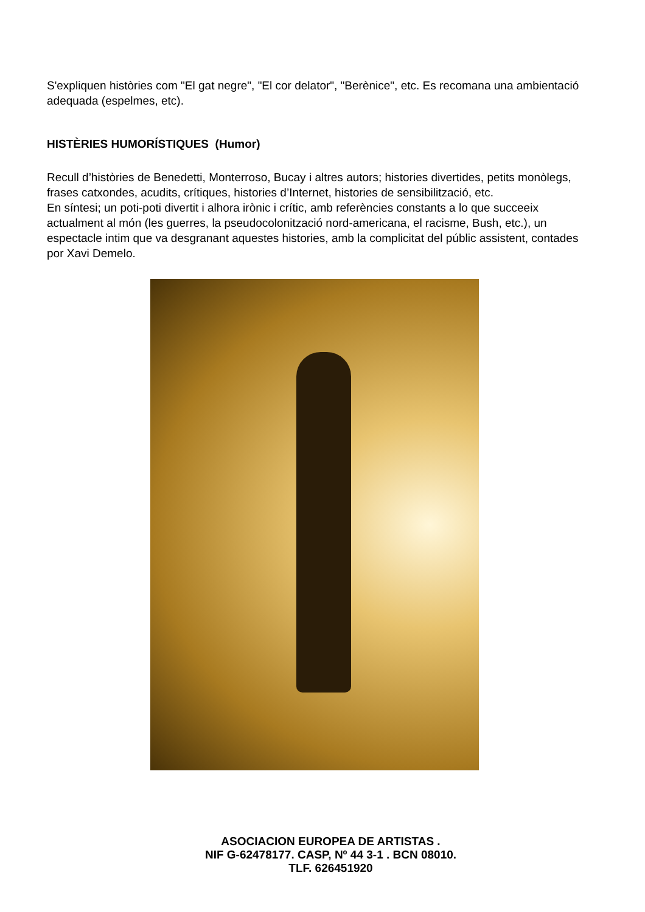S'expliquen històries com "El gat negre", "El cor delator", "Berènice", etc. Es recomana una ambientació adequada (espelmes, etc).
HISTÈRIES HUMORÍSTIQUES (Humor)
Recull d’històries de Benedetti, Monterroso, Bucay i altres autors; histories divertides, petits monòlegs, frases catxondes, acudits, crítiques, histories d’Internet, histories de sensibilització, etc.
En síntesi; un poti-poti divertit i alhora irònic i crític, amb referències constants a lo que succeeix actualment al món (les guerres, la pseudocolonització nord-americana, el racisme, Bush, etc.), un espectacle intim que va desgranant aquestes histories, amb la complicitat del públic assistent, contades por Xavi Demelo.
ASOCIACION EUROPEA DE ARTISTAS .
NIF G-62478177. CASP, Nº 44 3-1 . BCN 08010.
TLF. 626451920